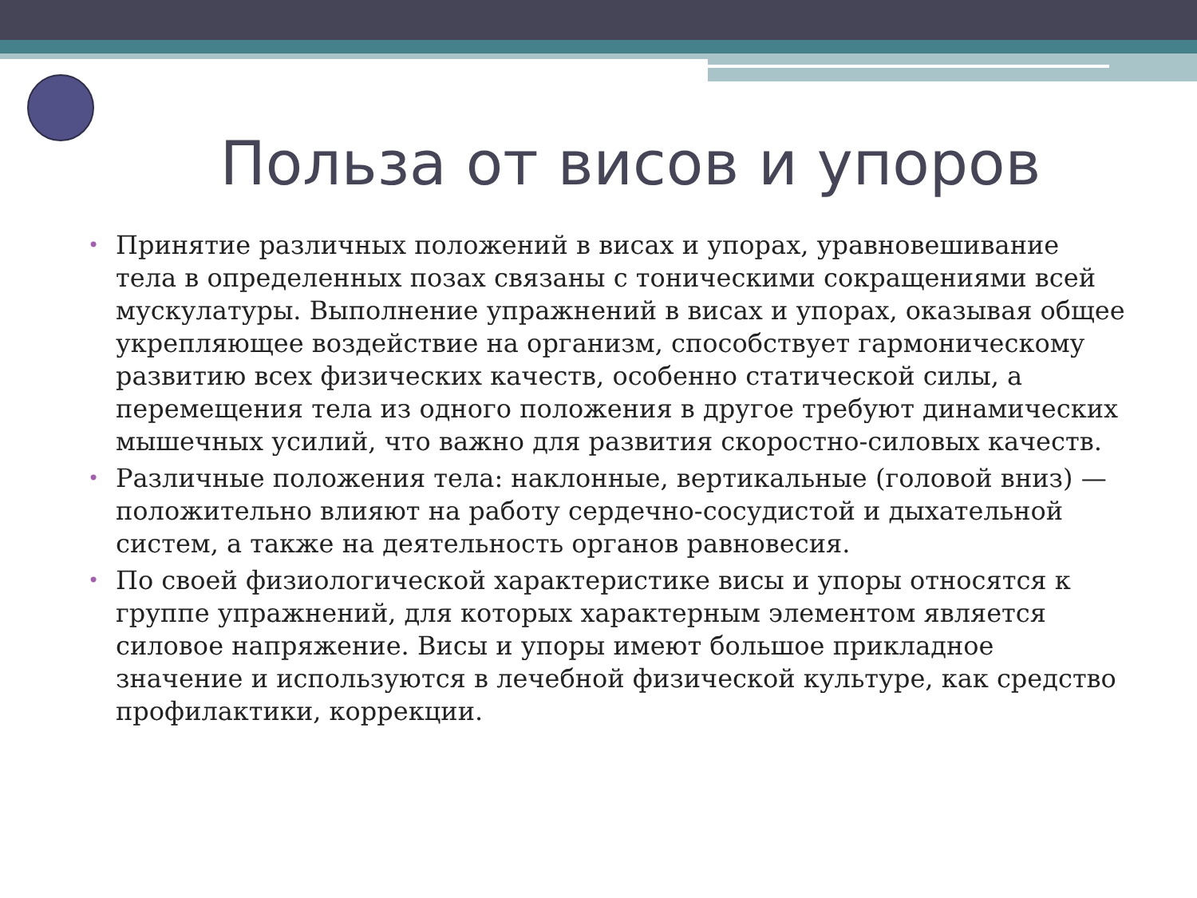Польза от висов и упоров
• Принятие различных положений в висах и упорах, уравновешивание тела в определенных позах связаны с тоническими сокращениями всей мускулатуры. Выполнение упражнений в висах и упорах, оказывая общее укрепляющее воздействие на организм, способствует гармоническому развитию всех физических качеств, особенно статической силы, а перемещения тела из одного положения в другое требуют динамических мышечных усилий, что важно для развития скоростно-силовых качеств.
• Различные положения тела: наклонные, вертикальные (головой вниз) — положительно влияют на работу сердечно-сосудистой и дыхательной систем, а также на деятельность органов равновесия.
• По своей физиологической характеристике висы и упоры относятся к группе упражнений, для которых характерным элементом является силовое напряжение. Висы и упоры имеют большое прикладное значение и используются в лечебной физической культуре, как средство профилактики, коррекции.